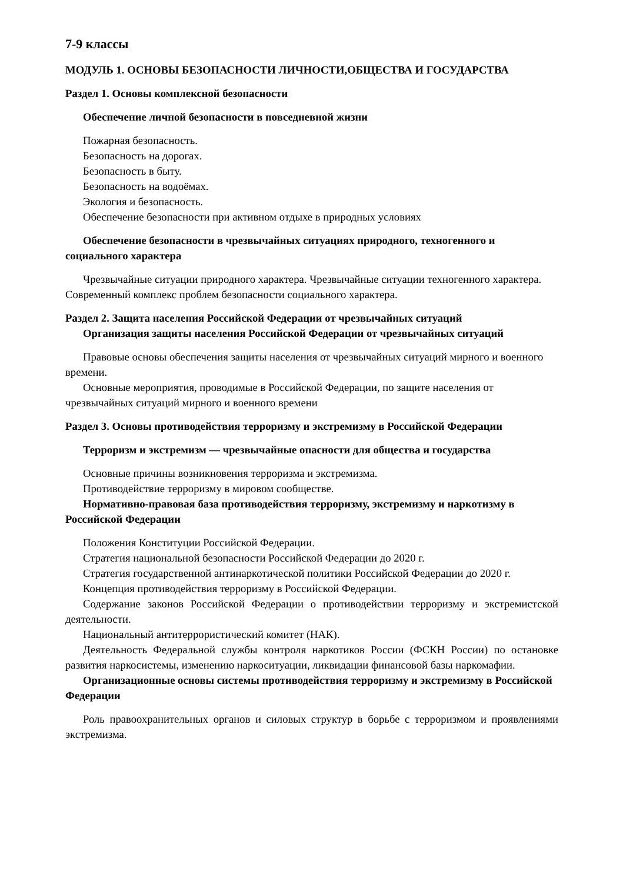7-9 классы
МОДУЛЬ 1. ОСНОВЫ БЕЗОПАСНОСТИ ЛИЧНОСТИ,ОБЩЕСТВА И ГОСУДАРСТВА
Раздел 1. Основы комплексной безопасности
Обеспечение личной безопасности в повседневной жизни
Пожарная безопасность.
Безопасность на дорогах.
Безопасность в быту.
Безопасность на водоёмах.
Экология и безопасность.
Обеспечение безопасности при активном отдыхе в природных условиях
Обеспечение безопасности в чрезвычайных ситуациях природного, техногенного и социального характера
Чрезвычайные ситуации природного характера. Чрезвычайные ситуации техногенного характера. Современный комплекс проблем безопасности социального характера.
Раздел 2. Защита населения Российской Федерации от чрезвычайных ситуаций
Организация защиты населения Российской Федерации от чрезвычайных ситуаций
Правовые основы обеспечения защиты населения от чрезвычайных ситуаций мирного и военного времени.
Основные мероприятия, проводимые в Российской Федерации, по защите населения от чрезвычайных ситуаций мирного и военного времени
Раздел 3. Основы противодействия терроризму и экстремизму в Российской Федерации
Терроризм и экстремизм — чрезвычайные опасности для общества и государства
Основные причины возникновения терроризма и экстремизма.
Противодействие терроризму в мировом сообществе.
Нормативно-правовая база противодействия терроризму, экстремизму и наркотизму в Российской Федерации
Положения Конституции Российской Федерации.
Стратегия национальной безопасности Российской Федерации до 2020 г.
Стратегия государственной антинаркотической политики Российской Федерации до 2020 г.
Концепция противодействия терроризму в Российской Федерации.
Содержание законов Российской Федерации о противодействии терроризму и экстремистской деятельности.
Национальный антитеррористический комитет (НАК).
Деятельность Федеральной службы контроля наркотиков России (ФСКН России) по остановке развития наркосистемы, изменению наркоситуации, ликвидации финансовой базы наркомафии.
Организационные основы системы противодействия терроризму и экстремизму в Российской Федерации
Роль правоохранительных органов и силовых структур в борьбе с терроризмом и проявлениями экстремизма.